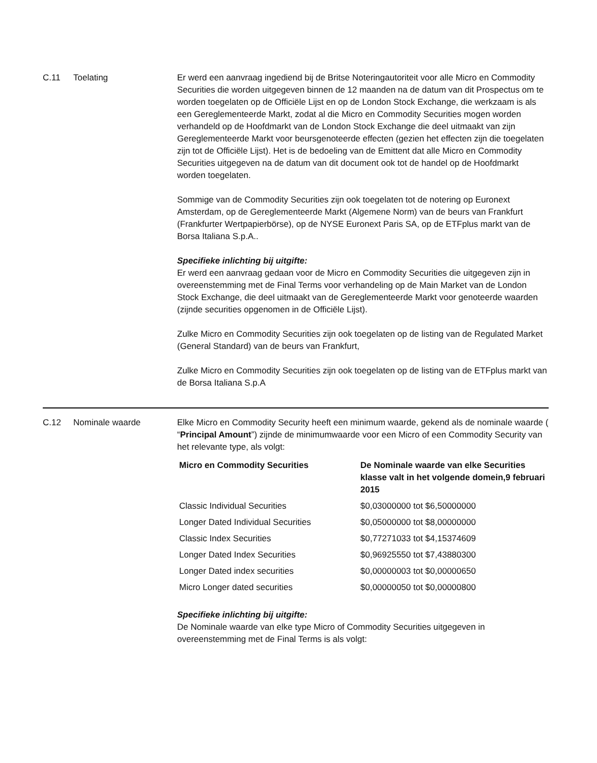C.11
Toelating
Er werd een aanvraag ingediend bij de Britse Noteringautoriteit voor alle Micro en Commodity Securities die worden uitgegeven binnen de 12 maanden na de datum van dit Prospectus om te worden toegelaten op de Officiële Lijst en op de London Stock Exchange, die werkzaam is als een Gereglementeerde Markt, zodat al die Micro en Commodity Securities mogen worden verhandeld op de Hoofdmarkt van de London Stock Exchange die deel uitmaakt van zijn Gereglementeerde Markt voor beursgenoteerde effecten (gezien het effecten zijn die toegelaten zijn tot de Officiële Lijst). Het is de bedoeling van de Emittent dat alle Micro en Commodity Securities uitgegeven na de datum van dit document ook tot de handel op de Hoofdmarkt worden toegelaten.
Sommige van de Commodity Securities zijn ook toegelaten tot de notering op Euronext Amsterdam, op de Gereglementeerde Markt (Algemene Norm) van de beurs van Frankfurt (Frankfurter Wertpapierbörse), op de NYSE Euronext Paris SA, op de ETFplus markt van de Borsa Italiana S.p.A..
Specifieke inlichting bij uitgifte:
Er werd een aanvraag gedaan voor de Micro en Commodity Securities die uitgegeven zijn in overeenstemming met de Final Terms voor verhandeling op de Main Market van de London Stock Exchange, die deel uitmaakt van de Gereglementeerde Markt voor genoteerde waarden (zijnde securities opgenomen in de Officiële Lijst).
Zulke Micro en Commodity Securities zijn ook toegelaten op de listing van de Regulated Market (General Standard) van de beurs van Frankfurt,
Zulke Micro en Commodity Securities zijn ook toegelaten op de listing van de ETFplus markt van de Borsa Italiana S.p.A
C.12
Nominale waarde
Elke Micro en Commodity Security heeft een minimum waarde, gekend als de nominale waarde ( “Principal Amount”) zijnde de minimumwaarde voor een Micro of een Commodity Security van het relevante type, als volgt:
| Micro en Commodity Securities | De Nominale waarde van elke Securities klasse valt in het volgende domein,9 februari 2015 |
| --- | --- |
| Classic Individual Securities | $0,03000000 tot $6,50000000 |
| Longer Dated Individual Securities | $0,05000000 tot $8,00000000 |
| Classic Index Securities | $0,77271033 tot $4,15374609 |
| Longer Dated Index Securities | $0,96925550 tot $7,43880300 |
| Longer Dated index securities | $0,00000003 tot $0,00000650 |
| Micro Longer dated securities | $0,00000050 tot $0,00000800 |
Specifieke inlichting bij uitgifte:
De Nominale waarde van elke type Micro of Commodity Securities uitgegeven in overeenstemming met de Final Terms is als volgt: